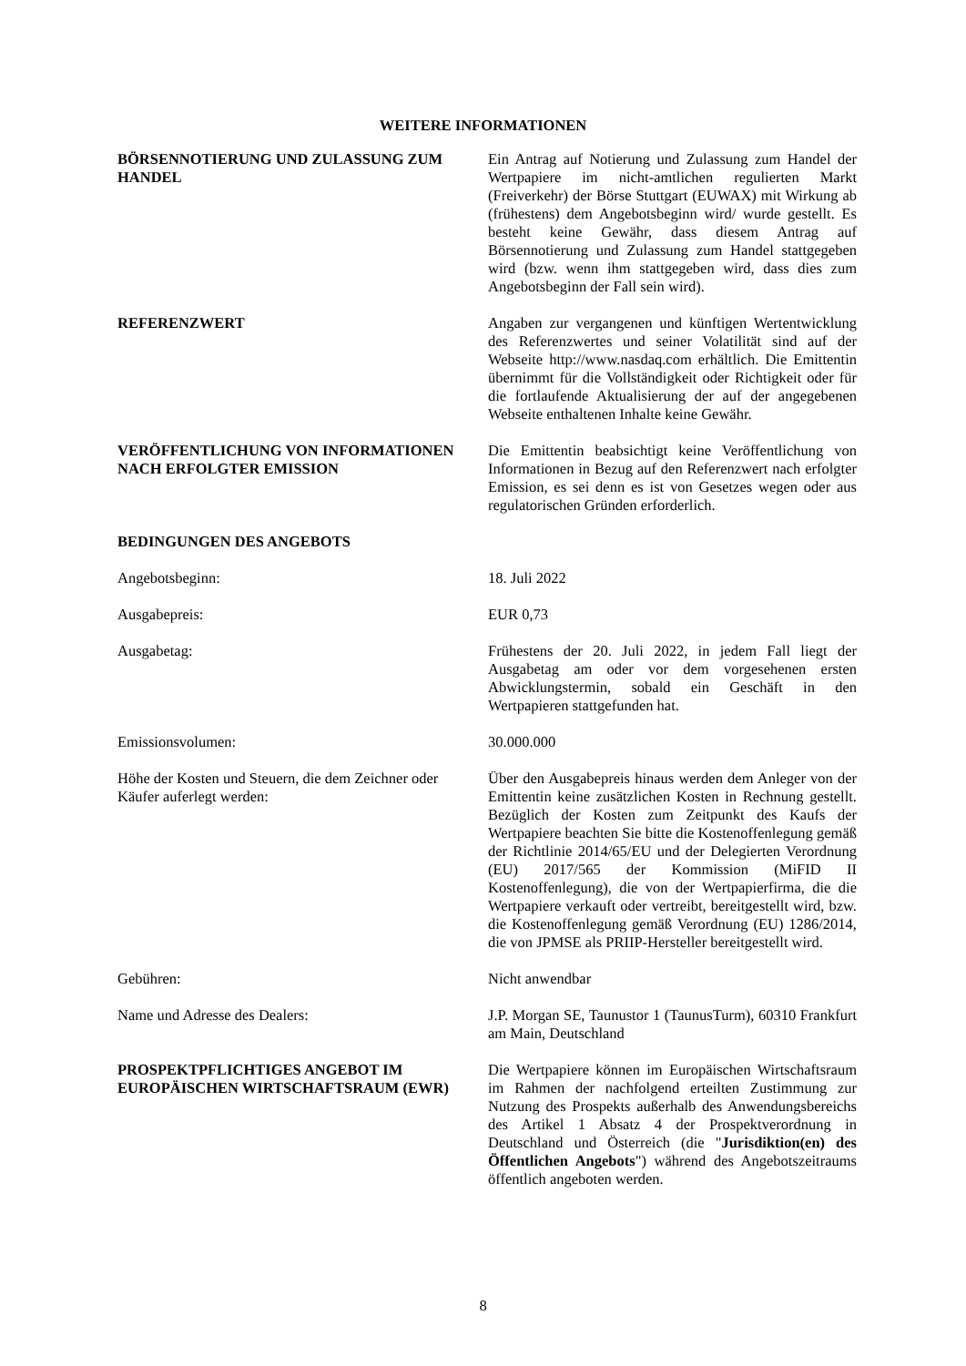WEITERE INFORMATIONEN
BÖRSENNOTIERUNG UND ZULASSUNG ZUM HANDEL Ein Antrag auf Notierung und Zulassung zum Handel der Wertpapiere im nicht-amtlichen regulierten Markt (Freiverkehr) der Börse Stuttgart (EUWAX) mit Wirkung ab (frühestens) dem Angebotsbeginn wird/ wurde gestellt. Es besteht keine Gewähr, dass diesem Antrag auf Börsennotierung und Zulassung zum Handel stattgegeben wird (bzw. wenn ihm stattgegeben wird, dass dies zum Angebotsbeginn der Fall sein wird).
REFERENZWERT Angaben zur vergangenen und künftigen Wertentwicklung des Referenzwertes und seiner Volatilität sind auf der Webseite http://www.nasdaq.com erhältlich. Die Emittentin übernimmt für die Vollständigkeit oder Richtigkeit oder für die fortlaufende Aktualisierung der auf der angegebenen Webseite enthaltenen Inhalte keine Gewähr.
VERÖFFENTLICHUNG VON INFORMATIONEN NACH ERFOLGTER EMISSION
Die Emittentin beabsichtigt keine Veröffentlichung von Informationen in Bezug auf den Referenzwert nach erfolgter Emission, es sei denn es ist von Gesetzes wegen oder aus regulatorischen Gründen erforderlich.
BEDINGUNGEN DES ANGEBOTS
Angebotsbeginn: 18. Juli 2022
Ausgabepreis: EUR 0,73
Ausgabetag: Frühestens der 20. Juli 2022, in jedem Fall liegt der Ausgabetag am oder vor dem vorgesehenen ersten Abwicklungstermin, sobald ein Geschäft in den Wertpapieren stattgefunden hat.
Emissionsvolumen: 30.000.000
Höhe der Kosten und Steuern, die dem Zeichner oder Käufer auferlegt werden:
Über den Ausgabepreis hinaus werden dem Anleger von der Emittentin keine zusätzlichen Kosten in Rechnung gestellt. Bezüglich der Kosten zum Zeitpunkt des Kaufs der Wertpapiere beachten Sie bitte die Kostenoffenlegung gemäß der Richtlinie 2014/65/EU und der Delegierten Verordnung (EU) 2017/565 der Kommission (MiFID II Kostenoffenlegung), die von der Wertpapierfirma, die die Wertpapiere verkauft oder vertreibt, bereitgestellt wird, bzw. die Kostenoffenlegung gemäß Verordnung (EU) 1286/2014, die von JPMSE als PRIIP-Hersteller bereitgestellt wird.
Gebühren: Nicht anwendbar
Name und Adresse des Dealers: J.P. Morgan SE, Taunustor 1 (TaunusTurm), 60310 Frankfurt am Main, Deutschland
PROSPEKTPFLICHTIGES ANGEBOT IM EUROPÄISCHEN WIRTSCHAFTSRAUM (EWR)
Die Wertpapiere können im Europäischen Wirtschaftsraum im Rahmen der nachfolgend erteilten Zustimmung zur Nutzung des Prospekts außerhalb des Anwendungsbereichs des Artikel 1 Absatz 4 der Prospektverordnung in Deutschland und Österreich (die "Jurisdiktion(en) des Öffentlichen Angebots") während des Angebotszeitraums öffentlich angeboten werden.
8